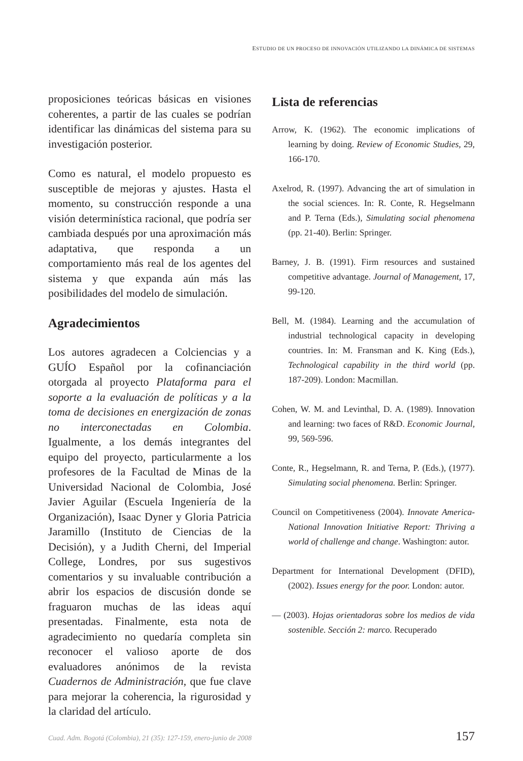ESTUDIO DE UN PROCESO DE INNOVACIÓN UTILIZANDO LA DINÁMICA DE SISTEMAS
proposiciones teóricas básicas en visiones coherentes, a partir de las cuales se podrían identificar las dinámicas del sistema para su investigación posterior.
Como es natural, el modelo propuesto es susceptible de mejoras y ajustes. Hasta el momento, su construcción responde a una visión determinística racional, que podría ser cambiada después por una aproximación más adaptativa, que responda a un comportamiento más real de los agentes del sistema y que expanda aún más las posibilidades del modelo de simulación.
Agradecimientos
Los autores agradecen a Colciencias y a GUÍO Español por la cofinanciación otorgada al proyecto Plataforma para el soporte a la evaluación de políticas y a la toma de decisiones en energización de zonas no interconectadas en Colombia. Igualmente, a los demás integrantes del equipo del proyecto, particularmente a los profesores de la Facultad de Minas de la Universidad Nacional de Colombia, José Javier Aguilar (Escuela Ingeniería de la Organización), Isaac Dyner y Gloria Patricia Jaramillo (Instituto de Ciencias de la Decisión), y a Judith Cherni, del Imperial College, Londres, por sus sugestivos comentarios y su invaluable contribución a abrir los espacios de discusión donde se fraguaron muchas de las ideas aquí presentadas. Finalmente, esta nota de agradecimiento no quedaría completa sin reconocer el valioso aporte de dos evaluadores anónimos de la revista Cuadernos de Administración, que fue clave para mejorar la coherencia, la rigurosidad y la claridad del artículo.
Lista de referencias
Arrow, K. (1962). The economic implications of learning by doing. Review of Economic Studies, 29, 166-170.
Axelrod, R. (1997). Advancing the art of simulation in the social sciences. In: R. Conte, R. Hegselmann and P. Terna (Eds.), Simulating social phenomena (pp. 21-40). Berlin: Springer.
Barney, J. B. (1991). Firm resources and sustained competitive advantage. Journal of Management, 17, 99-120.
Bell, M. (1984). Learning and the accumulation of industrial technological capacity in developing countries. In: M. Fransman and K. King (Eds.), Technological capability in the third world (pp. 187-209). London: Macmillan.
Cohen, W. M. and Levinthal, D. A. (1989). Innovation and learning: two faces of R&D. Economic Journal, 99, 569-596.
Conte, R., Hegselmann, R. and Terna, P. (Eds.), (1977). Simulating social phenomena. Berlin: Springer.
Council on Competitiveness (2004). Innovate America-National Innovation Initiative Report: Thriving a world of challenge and change. Washington: autor.
Department for International Development (DFID), (2002). Issues energy for the poor. London: autor.
— (2003). Hojas orientadoras sobre los medios de vida sostenible. Sección 2: marco. Recuperado
Cuad. Adm. Bogotá (Colombia), 21 (35): 127-159, enero-junio de 2008 157